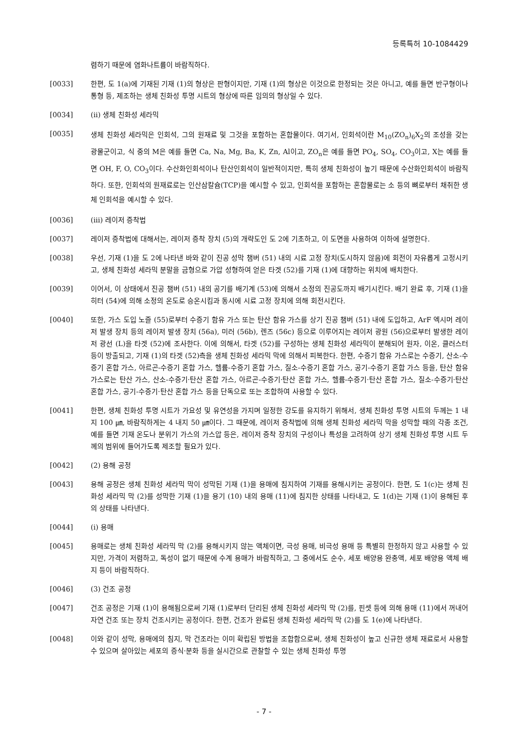등록특허 10-1084429
렴하기 때문에 염화나트륨이 바람직하다.
[0033] 한편, 도 1(a)에 기재된 기재 (1)의 형상은 판형이지만, 기재 (1)의 형상은 이것으로 한정되는 것은 아니고, 예를 들면 반구형이나 통형 등, 제조하는 생체 친화성 투명 시트의 형상에 따른 임의의 형상일 수 있다.
[0034] (ii) 생체 친화성 세라믹
[0035]
생체 친화성 세라믹은 인회석, 그의 원재료 및 그것을 포함하는 혼합물이다. 여기서, 인회석이란 M<sub>10</sub>(ZO<sub>n</sub>)<sub>6</sub>X<sub>2</sub>의 조성을 갖는 광물군이고, 식 중의 M은 예를 들면 Ca, Na, Mg, Ba, K, Zn, Al이고, ZO<sub>n</sub>은 예를 들면 PO<sub>4</sub>, SO<sub>4</sub>, CO<sub>3</sub>이고, X는 예를 들면 OH, F, O, CO<sub>3</sub>이다. 수산화인회석이나 탄산인회석이 일반적이지만, 특히 생체 친화성이 높기 때문에 수산화인회석이 바람직하다. 또한, 인회석의 원재료로는 인산삼칼슘(TCP)을 예시할 수 있고, 인회석을 포함하는 혼합물로는 소 등의 뼈로부터 채취한 생체 인회석을 예시할 수 있다.
[0036] (iii) 레이저 증착법
[0037] 레이저 증착법에 대해서는, 레이저 증착 장치 (5)의 개략도인 도 2에 기초하고, 이 도면을 사용하여 이하에 설명한다.
[0038] 우선, 기재 (1)을 도 2에 나타낸 바와 같이 진공 성막 챔버 (51) 내의 시료 고정 장치(도시하지 않음)에 회전이 자유롭게 고정시키고, 생체 친화성 세라믹 분말을 금형으로 가압 성형하여 얻은 타겟 (52)를 기재 (1)에 대향하는 위치에 배치한다.
[0039] 이어서, 이 상태에서 진공 챔버 (51) 내의 공기를 배기계 (53)에 의해서 소정의 진공도까지 배기시킨다. 배기 완료 후, 기재 (1)을 히터 (54)에 의해 소정의 온도로 승온시킴과 동시에 시료 고정 장치에 의해 회전시킨다.
[0040] 또한, 가스 도입 노즐 (55)로부터 수증기 함유 가스 또는 탄산 함유 가스를 상기 진공 챔버 (51) 내에 도입하고, ArF 엑시머 레이저 발생 장치 등의 레이저 발생 장치 (56a), 미러 (56b), 렌즈 (56c) 등으로 이루어지는 레이저 광원 (56)으로부터 발생한 레이저 광선 (L)을 타겟 (52)에 조사한다. 이에 의해서, 타겟 (52)를 구성하는 생체 친화성 세라믹이 분해되어 원자, 이온, 클러스터 등이 방출되고, 기재 (1)의 타겟 (52)측을 생체 친화성 세라믹 막에 의해서 피복한다. 한편, 수증기 함유 가스로는 수증기, 산소-수증기 혼합 가스, 아르곤-수증기 혼합 가스, 헬륨-수증기 혼합 가스, 질소-수증기 혼합 가스, 공기-수증기 혼합 가스 등을, 탄산 함유 가스로는 탄산 가스, 산소-수증기·탄산 혼합 가스, 아르곤-수증기·탄산 혼합 가스, 헬륨-수증기·탄산 혼합 가스, 질소-수증기·탄산 혼합 가스, 공기-수증기·탄산 혼합 가스 등을 단독으로 또는 조합하여 사용할 수 있다.
[0041] 한편, 생체 친화성 투명 시트가 가요성 및 유연성을 가지며 일정한 강도를 유지하기 위해서, 생체 친화성 투명 시트의 두께는 1 내지 100 ㎛, 바람직하게는 4 내지 50 ㎛이다. 그 때문에, 레이저 증착법에 의해 생체 친화성 세라믹 막을 성막할 때의 각종 조건, 예를 들면 기재 온도나 분위기 가스의 가스압 등은, 레이저 증착 장치의 구성이나 특성을 고려하여 상기 생체 친화성 투명 시트 두께의 범위에 들어가도록 제조할 필요가 있다.
[0042] (2) 용해 공정
[0043] 용해 공정은 생체 친화성 세라믹 막이 성막된 기재 (1)을 용매에 침지하여 기재를 용해시키는 공정이다. 한편, 도 1(c)는 생체 친화성 세라믹 막 (2)를 성막한 기재 (1)을 용기 (10) 내의 용매 (11)에 침지한 상태를 나타내고, 도 1(d)는 기재 (1)이 용해된 후의 상태를 나타낸다.
[0044] (i) 용매
[0045] 용매로는 생체 친화성 세라믹 막 (2)를 용해시키지 않는 액체이면, 극성 용매, 비극성 용매 등 특별히 한정하지 않고 사용할 수 있지만, 가격이 저렴하고, 독성이 없기 때문에 수계 용매가 바람직하고, 그 중에서도 순수, 세포 배양용 완충액, 세포 배양용 액체 배지 등이 바람직하다.
[0046] (3) 건조 공정
[0047] 건조 공정은 기재 (1)이 용해됨으로써 기재 (1)로부터 단리된 생체 친화성 세라믹 막 (2)를, 핀셋 등에 의해 용매 (11)에서 꺼내어 자연 건조 또는 장치 건조시키는 공정이다. 한편, 건조가 완료된 생체 친화성 세라믹 막 (2)를 도 1(e)에 나타낸다.
[0048] 이와 같이 성막, 용매에의 침지, 막 건조라는 이미 확립된 방법을 조합함으로써, 생체 친화성이 높고 신규한 생체 재료로서 사용할 수 있으며 살아있는 세포의 증식·분화 등을 실시간으로 관찰할 수 있는 생체 친화성 투명
- 7 -